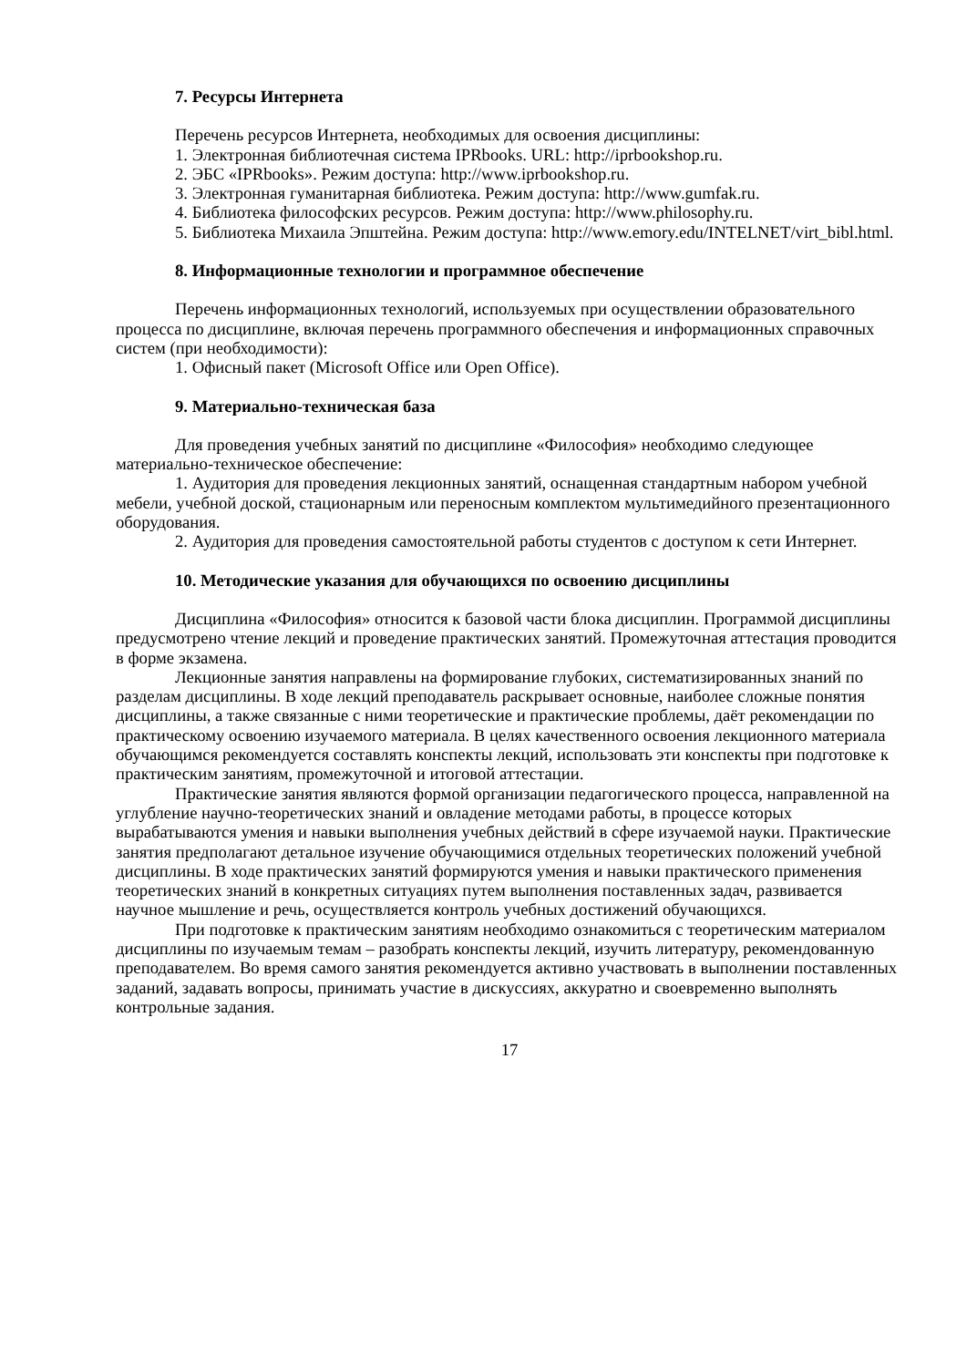7. Ресурсы Интернета
Перечень ресурсов Интернета, необходимых для освоения дисциплины:
1. Электронная библиотечная система IPRbooks. URL: http://iprbookshop.ru.
2. ЭБС «IPRbooks». Режим доступа: http://www.iprbookshop.ru.
3. Электронная гуманитарная библиотека. Режим доступа: http://www.gumfak.ru.
4. Библиотека философских ресурсов. Режим доступа: http://www.philosophy.ru.
5. Библиотека Михаила Эпштейна. Режим доступа: http://www.emory.edu/INTELNET/virt_bibl.html.
8. Информационные технологии и программное обеспечение
Перечень информационных технологий, используемых при осуществлении образовательного процесса по дисциплине, включая перечень программного обеспечения и информационных справочных систем (при необходимости):
1. Офисный пакет (Microsoft Office или Open Office).
9. Материально-техническая база
Для проведения учебных занятий по дисциплине «Философия» необходимо следующее материально-техническое обеспечение:
1. Аудитория для проведения лекционных занятий, оснащенная стандартным набором учебной мебели, учебной доской, стационарным или переносным комплектом мультимедийного презентационного оборудования.
2. Аудитория для проведения самостоятельной работы студентов с доступом к сети Интернет.
10. Методические указания для обучающихся по освоению дисциплины
Дисциплина «Философия» относится к базовой части блока дисциплин. Программой дисциплины предусмотрено чтение лекций и проведение практических занятий. Промежуточная аттестация проводится в форме экзамена.
Лекционные занятия направлены на формирование глубоких, систематизированных знаний по разделам дисциплины. В ходе лекций преподаватель раскрывает основные, наиболее сложные понятия дисциплины, а также связанные с ними теоретические и практические проблемы, даёт рекомендации по практическому освоению изучаемого материала. В целях качественного освоения лекционного материала обучающимся рекомендуется составлять конспекты лекций, использовать эти конспекты при подготовке к практическим занятиям, промежуточной и итоговой аттестации.
Практические занятия являются формой организации педагогического процесса, направленной на углубление научно-теоретических знаний и овладение методами работы, в процессе которых вырабатываются умения и навыки выполнения учебных действий в сфере изучаемой науки. Практические занятия предполагают детальное изучение обучающимися отдельных теоретических положений учебной дисциплины. В ходе практических занятий формируются умения и навыки практического применения теоретических знаний в конкретных ситуациях путем выполнения поставленных задач, развивается научное мышление и речь, осуществляется контроль учебных достижений обучающихся.
При подготовке к практическим занятиям необходимо ознакомиться с теоретическим материалом дисциплины по изучаемым темам – разобрать конспекты лекций, изучить литературу, рекомендованную преподавателем. Во время самого занятия рекомендуется активно участвовать в выполнении поставленных заданий, задавать вопросы, принимать участие в дискуссиях, аккуратно и своевременно выполнять контрольные задания.
17